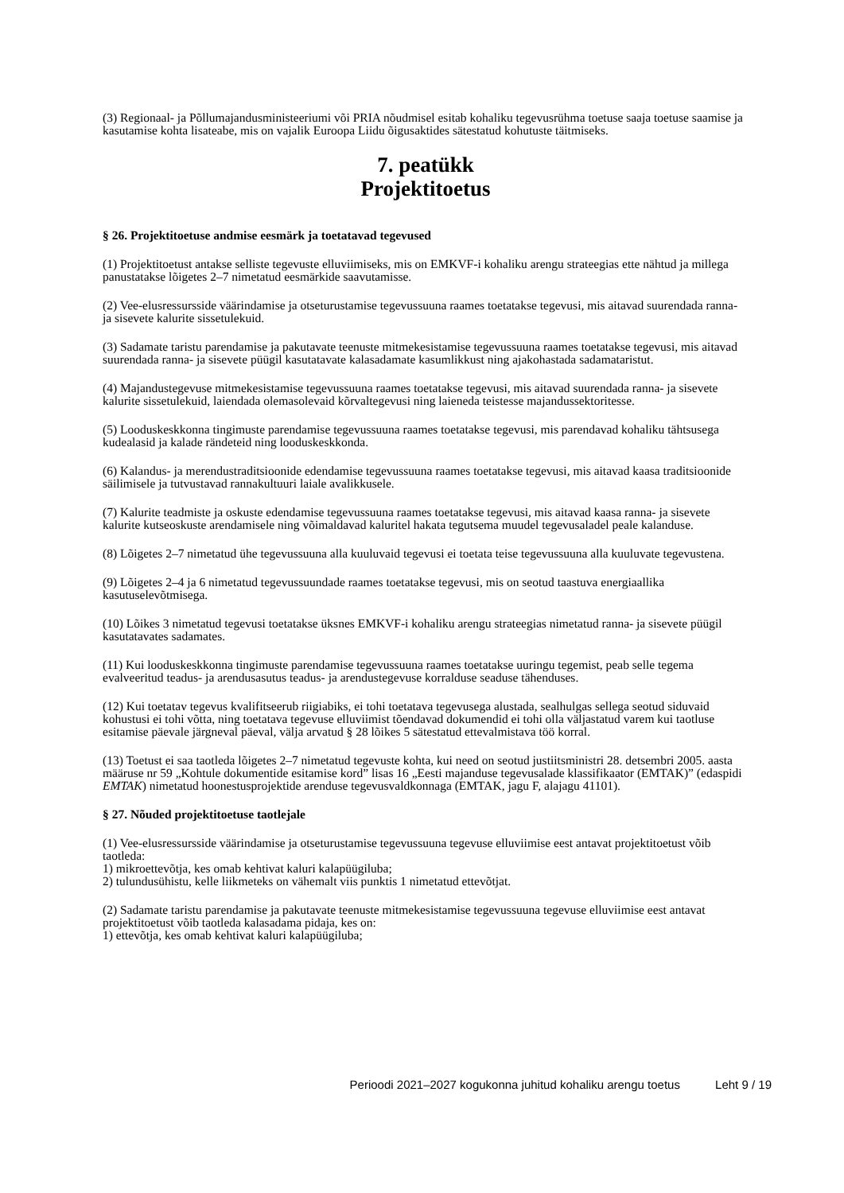(3) Regionaal- ja Põllumajandusministeeriumi või PRIA nõudmisel esitab kohaliku tegevusrühma toetuse saaja toetuse saamise ja kasutamise kohta lisateabe, mis on vajalik Euroopa Liidu õigusaktides sätestatud kohutuste täitmiseks.
7. peatükk
Projektitoetus
§ 26. Projektitoetuse andmise eesmärk ja toetatavad tegevused
(1) Projektitoetust antakse selliste tegevuste elluviimiseks, mis on EMKVF-i kohaliku arengu strateegias ette nähtud ja millega panustatakse lõigetes 2–7 nimetatud eesmärkide saavutamisse.
(2) Vee-elusressursside väärindamise ja otseturustamise tegevussuuna raames toetatakse tegevusi, mis aitavad suurendada ranna- ja sisevete kalurite sissetulekuid.
(3) Sadamate taristu parendamise ja pakutavate teenuste mitmekesistamise tegevussuuna raames toetatakse tegevusi, mis aitavad suurendada ranna- ja sisevete püügil kasutatavate kalasadamate kasumlikkust ning ajakohastada sadamataristut.
(4) Majandustegevuse mitmekesistamise tegevussuuna raames toetatakse tegevusi, mis aitavad suurendada ranna- ja sisevete kalurite sissetulekuid, laiendada olemasolevaid kõrvaltegevusi ning laieneda teistesse majandussektoritesse.
(5) Looduskeskkonna tingimuste parendamise tegevussuuna raames toetatakse tegevusi, mis parendavad kohaliku tähtsusega kudealasid ja kalade rändeteid ning looduskeskkonda.
(6) Kalandus- ja merendustraditsioonide edendamise tegevussuuna raames toetatakse tegevusi, mis aitavad kaasa traditsioonide säilimisele ja tutvustavad rannakultuuri laiale avalikkusele.
(7) Kalurite teadmiste ja oskuste edendamise tegevussuuna raames toetatakse tegevusi, mis aitavad kaasa ranna- ja sisevete kalurite kutseoskuste arendamisele ning võimaldavad kaluritel hakata tegutsema muudel tegevusaladel peale kalanduse.
(8) Lõigetes 2–7 nimetatud ühe tegevussuuna alla kuuluvaid tegevusi ei toetata teise tegevussuuna alla kuuluvate tegevustena.
(9) Lõigetes 2–4 ja 6 nimetatud tegevussuundade raames toetatakse tegevusi, mis on seotud taastuva energiaallika kasutuselevõtmisega.
(10) Lõikes 3 nimetatud tegevusi toetatakse üksnes EMKVF-i kohaliku arengu strateegias nimetatud ranna- ja sisevete püügil kasutatavates sadamates.
(11) Kui looduskeskkonna tingimuste parendamise tegevussuuna raames toetatakse uuringu tegemist, peab selle tegema evalveeritud teadus- ja arendusasutus teadus- ja arendustegevuse korralduse seaduse tähenduses.
(12) Kui toetatav tegevus kvalifitseerub riigiabiks, ei tohi toetatava tegevusega alustada, sealhulgas sellega seotud siduvaid kohustusi ei tohi võtta, ning toetatava tegevuse elluviimist tõendavad dokumendid ei tohi olla väljastatud varem kui taotluse esitamise päevale järgneval päeval, välja arvatud § 28 lõikes 5 sätestatud ettevalmistava töö korral.
(13) Toetust ei saa taotleda lõigetes 2–7 nimetatud tegevuste kohta, kui need on seotud justiitsministri 28. detsembri 2005. aasta määruse nr 59 „Kohtule dokumentide esitamise kord” lisas 16 „Eesti majanduse tegevusalade klassifikaator (EMTAK)” (edaspidi EMTAK) nimetatud hoonestusprojektide arenduse tegevusvaldkonnaga (EMTAK, jagu F, alajagu 41101).
§ 27. Nõuded projektitoetuse taotlejale
(1) Vee-elusressursside väärindamise ja otseturustamise tegevussuuna tegevuse elluviimise eest antavat projektitoetust võib taotleda:
1) mikroettevõtja, kes omab kehtivat kaluri kalapüügiluba;
2) tulundusühistu, kelle liikmeteks on vähemalt viis punktis 1 nimetatud ettevõtjat.
(2) Sadamate taristu parendamise ja pakutavate teenuste mitmekesistamise tegevussuuna tegevuse elluviimise eest antavat projektitoetust võib taotleda kalasadama pidaja, kes on:
1) ettevõtja, kes omab kehtivat kaluri kalapüügiluba;
Perioodi 2021–2027 kogukonna juhitud kohaliku arengu toetus Leht 9 / 19